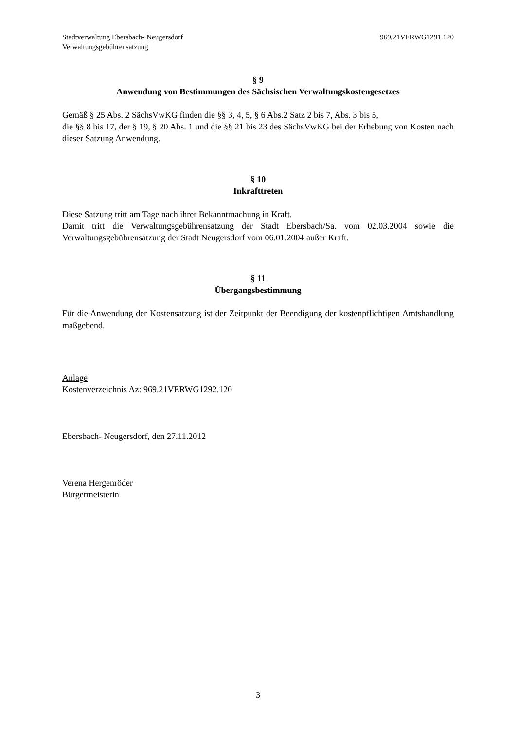Stadtverwaltung Ebersbach- Neugersdorf
Verwaltungsgebührensatzung
969.21VERWG1291.120
§ 9
Anwendung von Bestimmungen des Sächsischen Verwaltungskostengesetzes
Gemäß § 25 Abs. 2 SächsVwKG finden die §§ 3, 4, 5, § 6 Abs.2 Satz 2 bis 7, Abs. 3 bis 5,
die §§ 8 bis 17, der § 19, § 20 Abs. 1 und die §§ 21 bis 23 des SächsVwKG bei der Erhebung von Kosten nach dieser Satzung Anwendung.
§ 10
Inkrafttreten
Diese Satzung tritt am Tage nach ihrer Bekanntmachung in Kraft.
Damit tritt die Verwaltungsgebührensatzung der Stadt Ebersbach/Sa. vom 02.03.2004 sowie die Verwaltungsgebührensatzung der Stadt Neugersdorf vom 06.01.2004 außer Kraft.
§ 11
Übergangsbestimmung
Für die Anwendung der Kostensatzung ist der Zeitpunkt der Beendigung der kostenpflichtigen Amtshandlung maßgebend.
Anlage
Kostenverzeichnis Az: 969.21VERWG1292.120
Ebersbach- Neugersdorf, den 27.11.2012
Verena Hergenröder
Bürgermeisterin
3